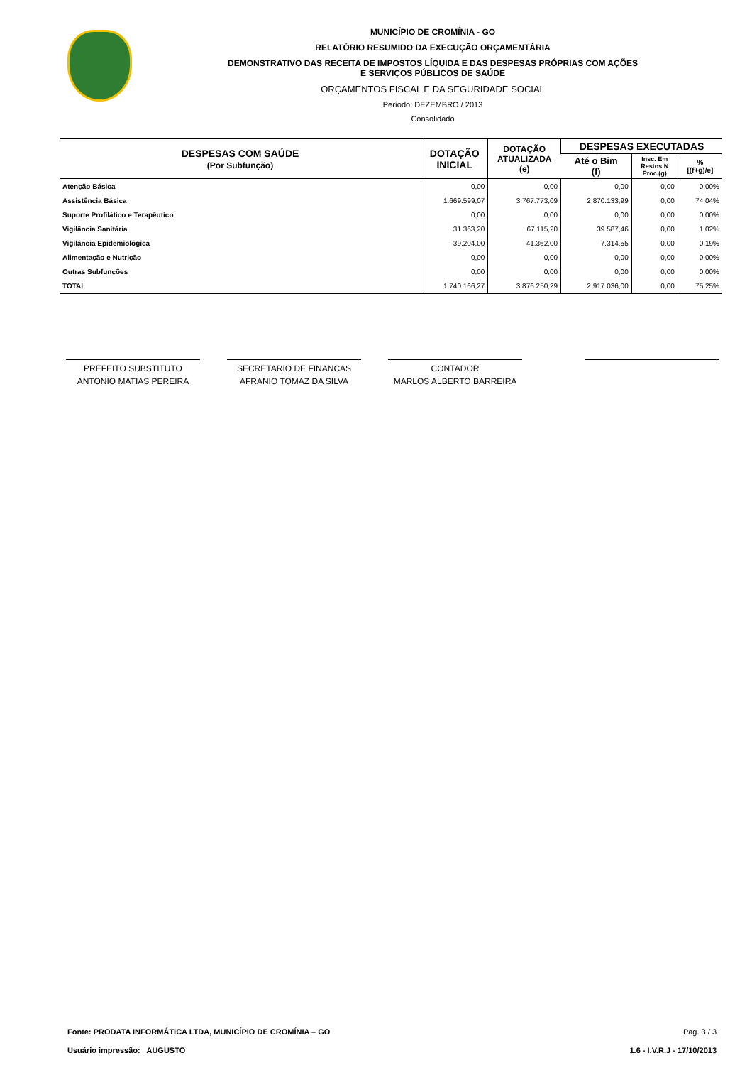MUNICÍPIO DE CROMÍNIA - GO
RELATÓRIO RESUMIDO DA EXECUÇÃO ORÇAMENTÁRIA
DEMONSTRATIVO DAS RECEITA DE IMPOSTOS LÍQUIDA E DAS DESPESAS PRÓPRIAS COM AÇÕES
E SERVIÇOS PÚBLICOS DE SAÚDE
ORÇAMENTOS FISCAL E DA SEGURIDADE SOCIAL
Período: DEZEMBRO / 2013
Consolidado
| DESPESAS COM SAÚDE (Por Subfunção) | DOTAÇÃO INICIAL | DOTAÇÃO ATUALIZADA (e) | DESPESAS EXECUTADAS | | |
| --- | --- | --- | --- | --- | --- |
| | | | Até o Bim (f) | Insc. Em Restos N Proc.(g) | % [(f+g)/e] |
| Atenção Básica | 0,00 | 0,00 | 0,00 | 0,00 | 0,00% |
| Assistência Básica | 1.669.599,07 | 3.767.773,09 | 2.870.133,99 | 0,00 | 74,04% |
| Suporte Profilático e Terapêutico | 0,00 | 0,00 | 0,00 | 0,00 | 0,00% |
| Vigilância Sanitária | 31.363,20 | 67.115,20 | 39.587,46 | 0,00 | 1,02% |
| Vigilância Epidemiológica | 39.204,00 | 41.362,00 | 7.314,55 | 0,00 | 0,19% |
| Alimentação e Nutrição | 0,00 | 0,00 | 0,00 | 0,00 | 0,00% |
| Outras Subfunções | 0,00 | 0,00 | 0,00 | 0,00 | 0,00% |
| TOTAL | 1.740.166,27 | 3.876.250,29 | 2.917.036,00 | 0,00 | 75,25% |
PREFEITO SUBSTITUTO
ANTONIO MATIAS PEREIRA
SECRETARIO DE FINANCAS
AFRANIO TOMAZ DA SILVA
CONTADOR
MARLOS ALBERTO BARREIRA
Fonte: PRODATA INFORMÁTICA LTDA, MUNICÍPIO DE CROMÍNIA – GO
Usuário impressão: AUGUSTO
Pag. 3 / 3
1.6 - I.V.R.J - 17/10/2013